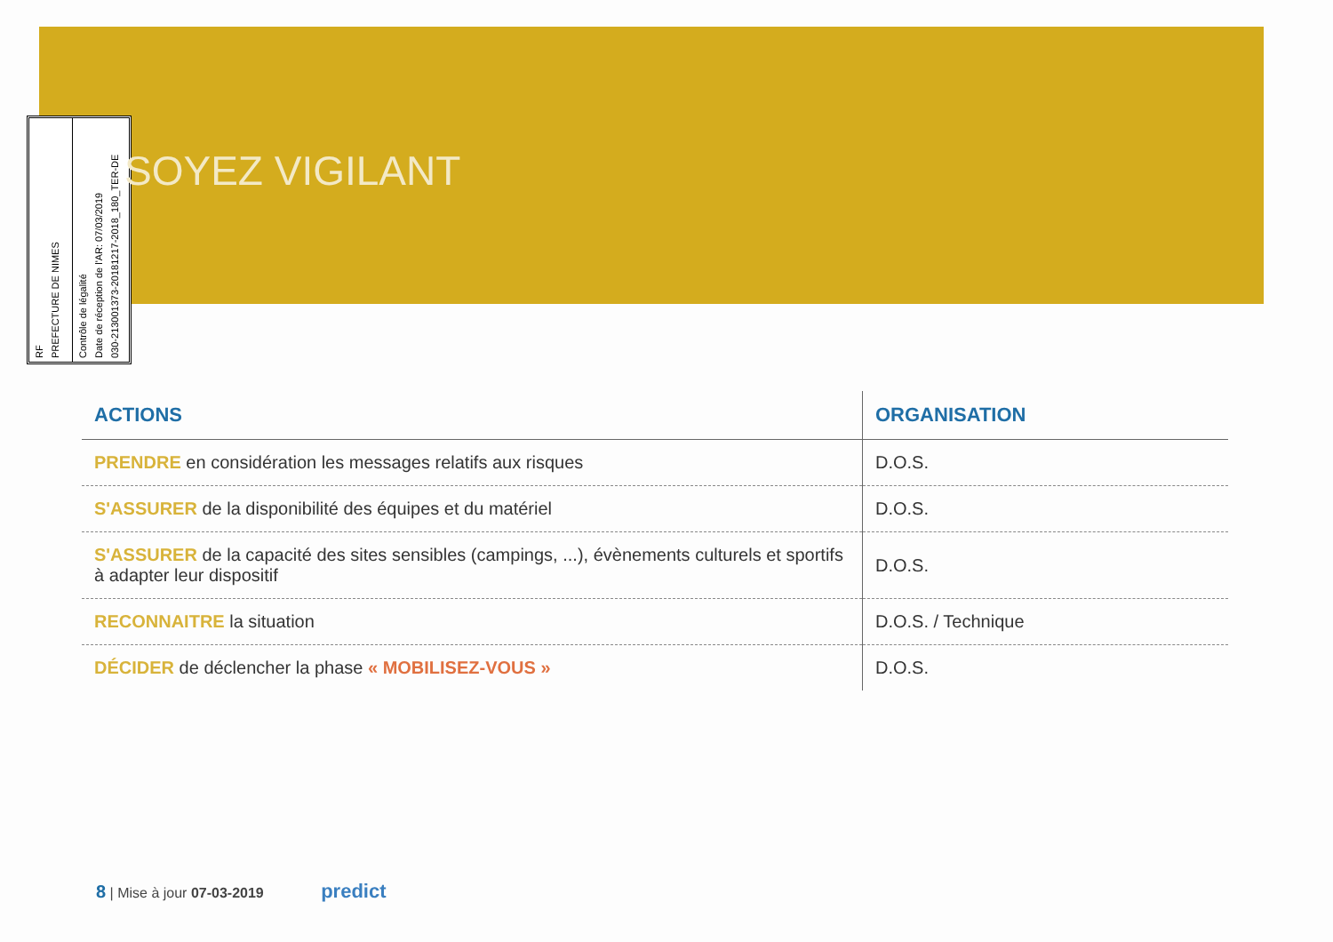RF
PREFECTURE DE NIMES
Contrôle de légalité
Date de réception de l'AR: 07/03/2019
030-213001373-20181217-2018_180_TER-DE
SOYEZ VIGILANT
| ACTIONS | ORGANISATION |
| --- | --- |
| PRENDRE en considération les messages relatifs aux risques | D.O.S. |
| S'ASSURER de la disponibilité des équipes et du matériel | D.O.S. |
| S'ASSURER de la capacité des sites sensibles (campings, ...), évènements culturels et sportifs à adapter leur dispositif | D.O.S. |
| RECONNAITRE la situation | D.O.S. / Technique |
| DÉCIDER de déclencher la phase « MOBILISEZ-VOUS » | D.O.S. |
8 | Mise à jour 07-03-2019 predict